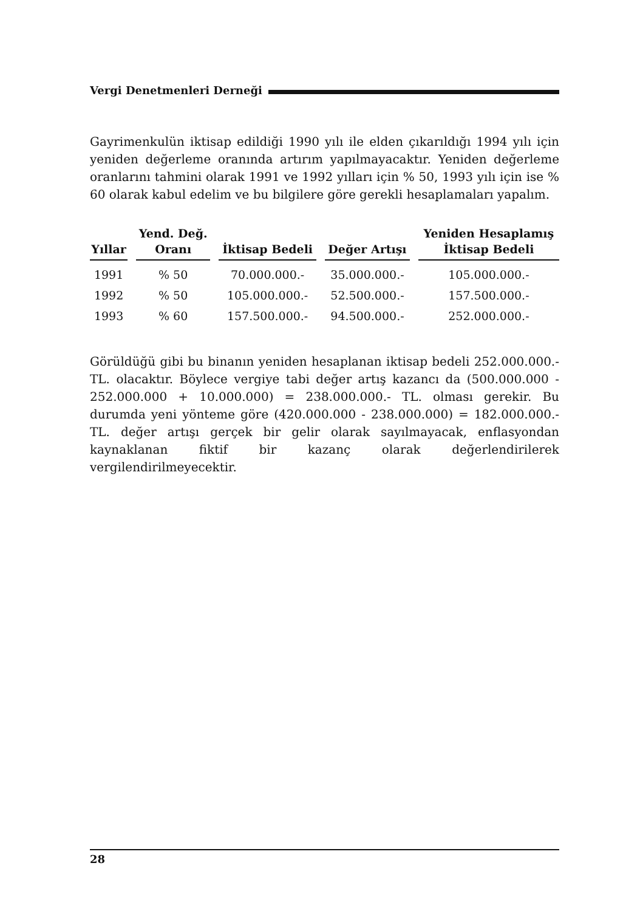Vergi Denetmenleri Derneği
Gayrimenkulün iktisap edildiği 1990 yılı ile elden çıkarıldığı 1994 yılı için yeniden değerleme oranında artırım yapılmayacaktır. Yeniden değerleme oranlarını tahmini olarak 1991 ve 1992 yılları için % 50, 1993 yılı için ise % 60 olarak kabul edelim ve bu bilgilere göre gerekli hesaplamaları yapalım.
| Yıllar | Yend. Değ. Oranı | İktisap Bedeli | Değer Artışı | Yeniden Hesaplamış İktisap Bedeli |
| --- | --- | --- | --- | --- |
| 1991 | % 50 | 70.000.000.- | 35.000.000.- | 105.000.000.- |
| 1992 | % 50 | 105.000.000.- | 52.500.000.- | 157.500.000.- |
| 1993 | % 60 | 157.500.000.- | 94.500.000.- | 252.000.000.- |
Görüldüğü gibi bu binanın yeniden hesaplanan iktisap bedeli 252.000.000.- TL. olacaktır. Böylece vergiye tabi değer artış kazancı da (500.000.000 - 252.000.000 + 10.000.000) = 238.000.000.- TL. olması gerekir. Bu durumda yeni yönteme göre (420.000.000 - 238.000.000) = 182.000.000.- TL. değer artışı gerçek bir gelir olarak sayılmayacak, enflasyondan kaynaklanan fiktif bir kazanç olarak değerlendirilerek vergilendirilmeyecektir.
28